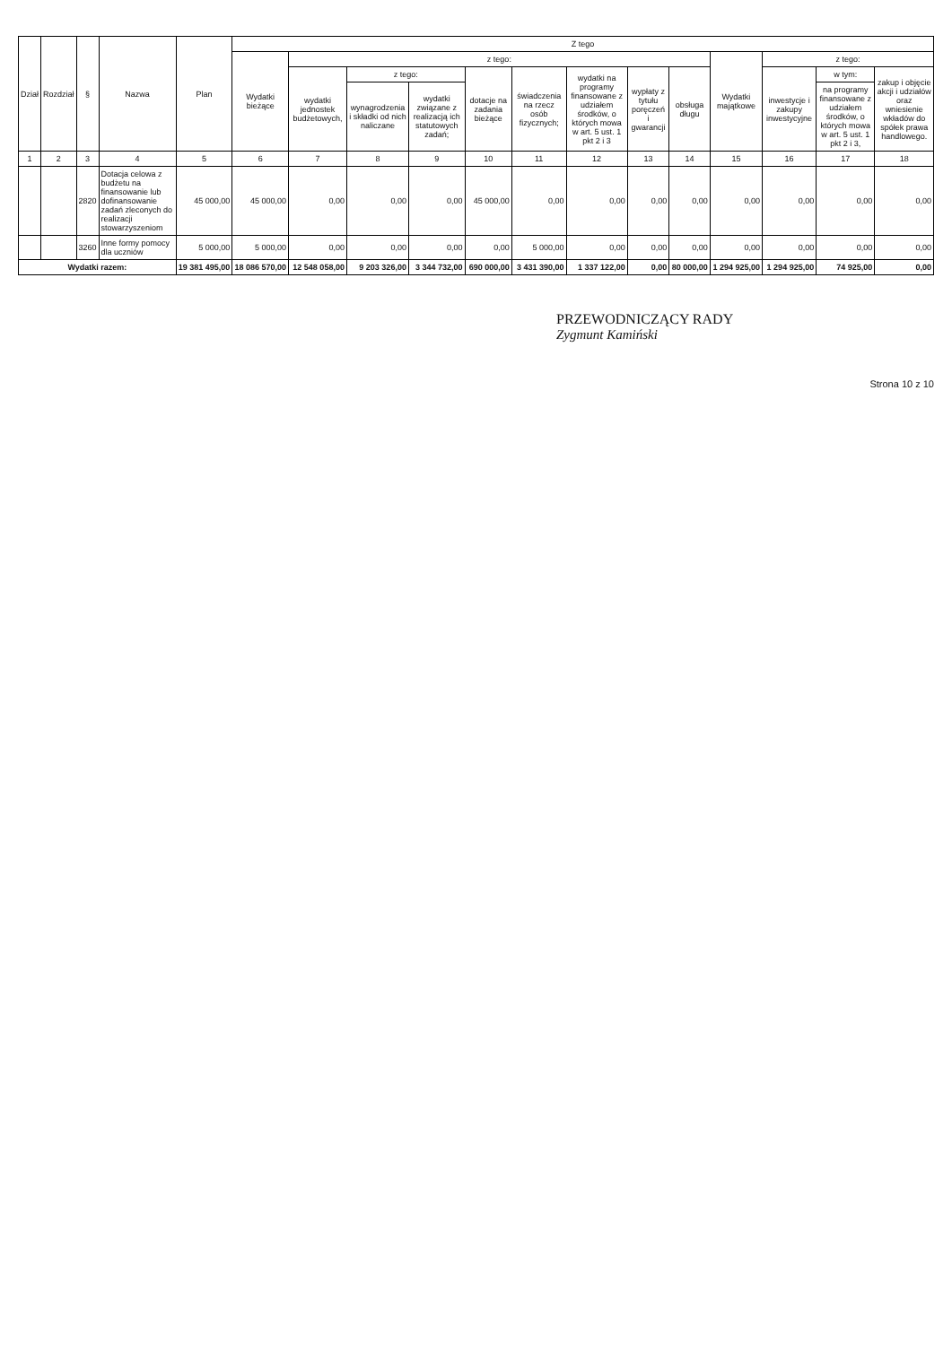| Dział | Rozdział | § | Nazwa | Plan | Z tego | | | | | | | | | | | | |
| --- | --- | --- | --- | --- | --- | --- | --- | --- | --- | --- | --- | --- | --- | --- | --- | --- | --- |
| | | | | | Wydatki bieżące | z tego: | | | | | | | | Wydatki majątkowe | z tego: | | |
| | | | | | | wydatki jednostek budżetowych, | z tego: | | dotacje na zadania bieżące | świadczenia na rzecz osób fizycznych; | wydatki na programy finansowane z udziałem środków, o których mowa w art. 5 ust. 1 pkt 2 i 3 | wypłaty z tytułu poręczeń i gwarancji | obsługa długu | | inwestycje i zakupy inwestycyjne | w tym: | zakup i objęcie akcji i udziałów oraz wniesienie wkładów do spółek prawa handlowego. |
| | | | | | | | wynagrodzenia i składki od nich naliczane | wydatki związane z realizacją ich statutowych zadań; | | | | | | | | na programy finansowane z udziałem środków, o których mowa w art. 5 ust. 1 pkt 2 i 3, | |
| 1 | 2 | 3 | 4 | 5 | 6 | 7 | 8 | 9 | 10 | 11 | 12 | 13 | 14 | 15 | 16 | 17 | 18 |
| | | 2820 | Dotacja celowa z budżetu na finansowanie lub dofinansowanie zadań zleconych do realizacji stowarzyszeniom | 45 000,00 | 45 000,00 | 0,00 | 0,00 | 0,00 | 45 000,00 | 0,00 | 0,00 | 0,00 | 0,00 | 0,00 | 0,00 | 0,00 | 0,00 |
| | | 3260 | Inne formy pomocy dla uczniów | 5 000,00 | 5 000,00 | 0,00 | 0,00 | 0,00 | 0,00 | 5 000,00 | 0,00 | 0,00 | 0,00 | 0,00 | 0,00 | 0,00 | 0,00 |
| Wydatki razem: | | | | 19 381 495,00 | 18 086 570,00 | 12 548 058,00 | 9 203 326,00 | 3 344 732,00 | 690 000,00 | 3 431 390,00 | 1 337 122,00 | 0,00 | 80 000,00 | 1 294 925,00 | 1 294 925,00 | 74 925,00 | 0,00 |
PRZEWODNICZĄCY RADY
Zygmunt Kamiński
Strona 10 z 10